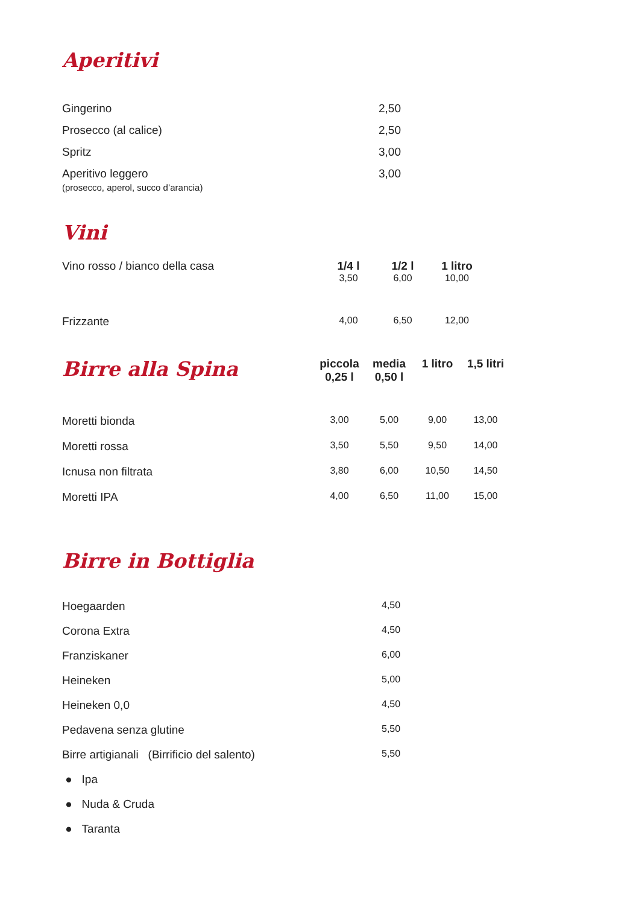Aperitivi
| Gingerino | 2,50 |
| Prosecco (al calice) | 2,50 |
| Spritz | 3,00 |
| Aperitivo leggero (prosecco, aperol, succo d’arancia) | 3,00 |
Vini
| Vino rosso / bianco della casa | 1/4 l | 1/2 l | 1 litro |
| | 3,50 | 6,00 | 10,00 |
| Frizzante | 4,00 | 6,50 | 12,00 |
| Birre alla Spina | piccola 0,25 l | media 0,50 l | 1 litro | 1,5 litri |
| Moretti bionda | 3,00 | 5,00 | 9,00 | 13,00 |
| Moretti rossa | 3,50 | 5,50 | 9,50 | 14,00 |
| Icnusa non filtrata | 3,80 | 6,00 | 10,50 | 14,50 |
| Moretti IPA | 4,00 | 6,50 | 11,00 | 15,00 |
Birre in Bottiglia
| Hoegaarden | 4,50 |
| Corona Extra | 4,50 |
| Franziskaner | 6,00 |
| Heineken | 5,00 |
| Heineken 0,0 | 4,50 |
| Pedavena senza glutine | 5,50 |
| Birre artigianali (Birrificio del salento) | 5,50 |
| ● Ipa | |
| ● Nuda & Cruda | |
| ● Taranta | |